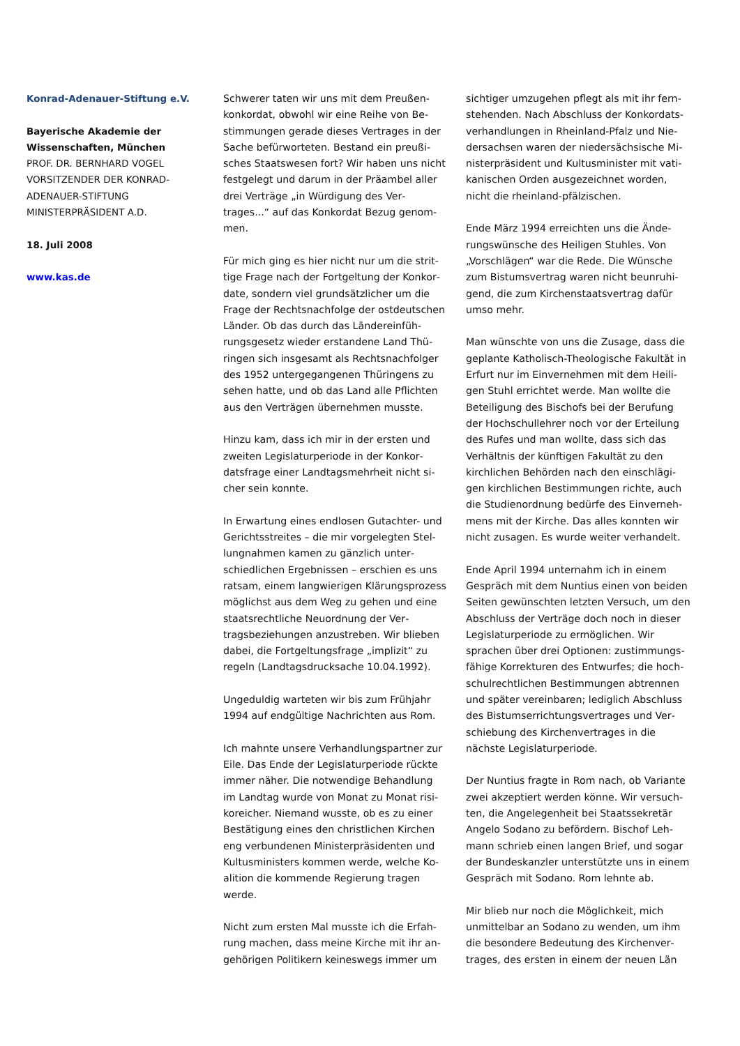Konrad-Adenauer-Stiftung e.V.
Bayerische Akademie der Wissenschaften, München
PROF. DR. BERNHARD VOGEL
VORSITZENDER DER KONRAD-ADENAUER-STIFTUNG
MINISTERPRÄSIDENT A.D.
18. Juli 2008
www.kas.de
Schwerer taten wir uns mit dem Preußen­konkordat, obwohl wir eine Reihe von Be­stimmungen gerade dieses Vertrages in der Sache befürworteten. Bestand ein preußi­sches Staatswesen fort? Wir haben uns nicht festgelegt und darum in der Präambel aller drei Verträge „in Würdigung des Ver­trages...“ auf das Konkordat Bezug genom­men.
Für mich ging es hier nicht nur um die strit­tige Frage nach der Fortgeltung der Konkor­date, sondern viel grundsätzlicher um die Frage der Rechtsnachfolge der ostdeutschen Länder. Ob das durch das Ländereinfüh­rungsgesetz wieder erstandene Land Thü­ringen sich insgesamt als Rechtsnachfolger des 1952 untergegangenen Thüringens zu sehen hatte, und ob das Land alle Pflichten aus den Verträgen übernehmen musste.
Hinzu kam, dass ich mir in der ersten und zweiten Legislaturperiode in der Konkor­datsfrage einer Landtagsmehrheit nicht si­cher sein konnte.
In Erwartung eines endlosen Gutachter- und Gerichtsstreites – die mir vorgelegten Stel­lungnahmen kamen zu gänzlich unter­schiedlichen Ergebnissen – erschien es uns ratsam, einem langwierigen Klärungspro­zess möglichst aus dem Weg zu gehen und eine staatsrechtliche Neuordnung der Ver­tragsbeziehungen anzustreben. Wir blieben dabei, die Fortgeltungsfrage „implizit“ zu regeln (Landtagsdrucksache 10.04.1992).
Ungeduldig warteten wir bis zum Frühjahr 1994 auf endgültige Nachrichten aus Rom.
Ich mahnte unsere Verhandlungspartner zur Eile. Das Ende der Legislaturperiode rückte immer näher. Die notwendige Behandlung im Landtag wurde von Monat zu Monat risi­koreicher. Niemand wusste, ob es zu einer Bestätigung eines den christlichen Kirchen eng verbundenen Ministerpräsidenten und Kultusministers kommen werde, welche Ko­alition die kommende Regierung tragen werde.
Nicht zum ersten Mal musste ich die Erfah­rung machen, dass meine Kirche mit ihr an­gehörigen Politikern keineswegs immer um­
sichtiger umzugehen pflegt als mit ihr fern­stehenden. Nach Abschluss der Konkordats­verhandlungen in Rheinland-Pfalz und Nie­dersachsen waren der niedersächsische Mi­nisterpräsident und Kultusminister mit vati­kanischen Orden ausgezeichnet worden, nicht die rheinland-pfälzischen.
Ende März 1994 erreichten uns die Ände­rungswünsche des Heiligen Stuhles. Von „Vorschlägen“ war die Rede. Die Wünsche zum Bistumsvertrag waren nicht beunruhi­gend, die zum Kirchenstaatsvertrag dafür umso mehr.
Man wünschte von uns die Zusage, dass die geplante Katholisch-Theologische Fakultät in Erfurt nur im Einvernehmen mit dem Heili­gen Stuhl errichtet werde. Man wollte die Beteiligung des Bischofs bei der Berufung der Hochschullehrer noch vor der Erteilung des Rufes und man wollte, dass sich das Verhältnis der künftigen Fakultät zu den kirchlichen Behörden nach den einschlägi­gen kirchlichen Bestimmungen richte, auch die Studienordnung bedürfe des Einverneh­mens mit der Kirche. Das alles konnten wir nicht zusagen. Es wurde weiter verhandelt.
Ende April 1994 unternahm ich in einem Gespräch mit dem Nuntius einen von beiden Seiten gewünschten letzten Versuch, um den Abschluss der Verträge doch noch in dieser Legislaturperiode zu ermöglichen. Wir sprachen über drei Optionen: zustimmungs­fähige Korrekturen des Entwurfes; die hoch­schulrechtlichen Bestimmungen abtrennen und später vereinbaren; lediglich Abschluss des Bistumserrichtungsvertrages und Ver­schiebung des Kirchenvertrages in die nächste Legislaturperiode.
Der Nuntius fragte in Rom nach, ob Variante zwei akzeptiert werden könne. Wir versuch­ten, die Angelegenheit bei Staatssekretär Angelo Sodano zu befördern. Bischof Leh­mann schrieb einen langen Brief, und sogar der Bundeskanzler unterstützte uns in ei­nem Gespräch mit Sodano. Rom lehnte ab.
Mir blieb nur noch die Möglichkeit, mich unmittelbar an Sodano zu wenden, um ihm die besondere Bedeutung des Kirchenver­trages, des ersten in einem der neuen Län­